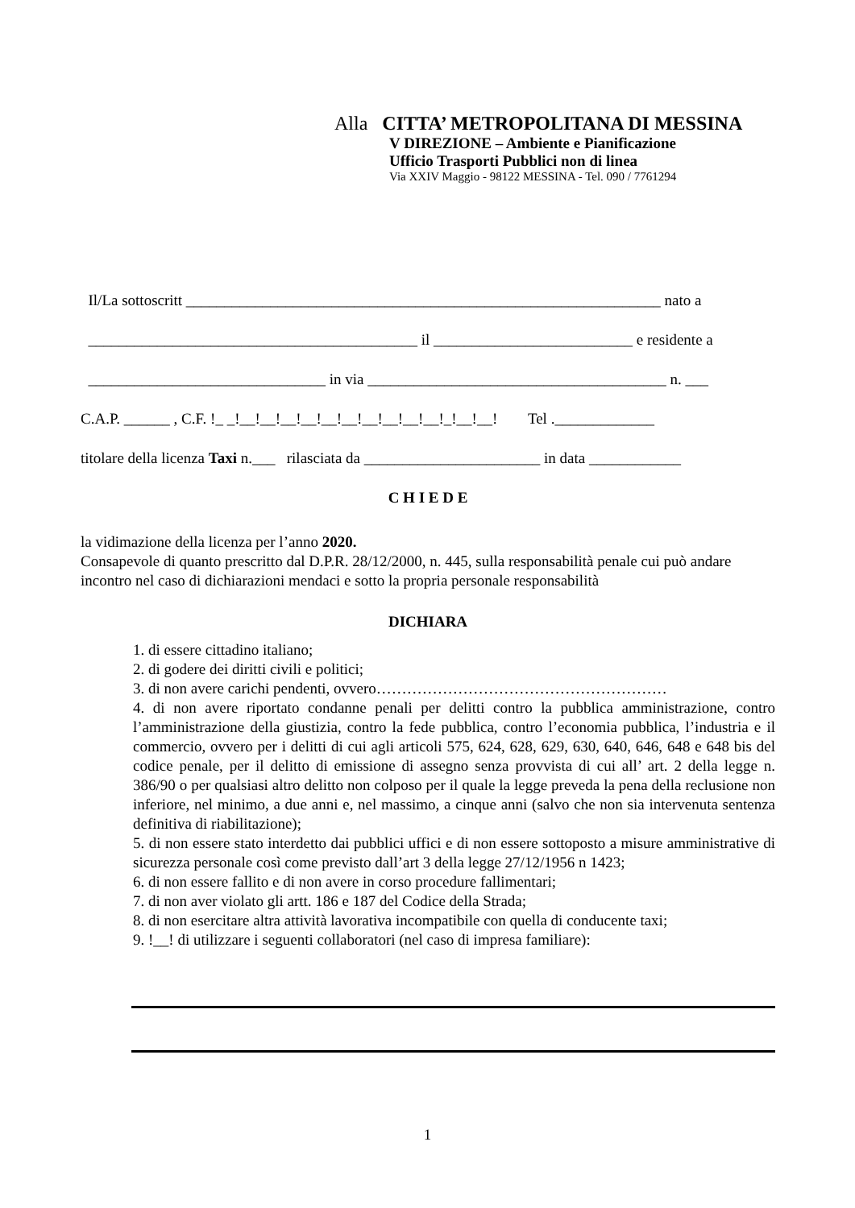Alla CITTA’ METROPOLITANA DI MESSINA
V DIREZIONE – Ambiente e Pianificazione
Ufficio Trasporti Pubblici non di linea
Via XXIV Maggio - 98122 MESSINA - Tel. 090 / 7761294
Il/La sottoscritt ______________________________________________________________ nato a
___________________________________________ il __________________________ e residente a
_______________________________ in via _______________________________________ n. ___
C.A.P. ______ , C.F. !_ _!__!__!__!__!__!__!__!__!__!__!_!__!__! Tel ._____________
titolare della licenza Taxi n.___ rilasciata da _______________________ in data ____________
C H I E D E
la vidimazione della licenza per l’anno 2020.
Consapevole di quanto prescritto dal D.P.R. 28/12/2000, n. 445, sulla responsabilità penale cui può andare incontro nel caso di dichiarazioni mendaci e sotto la propria personale responsabilità
DICHIARA
1. di essere cittadino italiano;
2. di godere dei diritti civili e politici;
3. di non avere carichi pendenti, ovvero…………………………………………………
4. di non avere riportato condanne penali per delitti contro la pubblica amministrazione, contro l’amministrazione della giustizia, contro la fede pubblica, contro l’economia pubblica, l’industria e il commercio, ovvero per i delitti di cui agli articoli 575, 624, 628, 629, 630, 640, 646, 648 e 648 bis del codice penale, per il delitto di emissione di assegno senza provvista di cui all’ art. 2 della legge n. 386/90 o per qualsiasi altro delitto non colposo per il quale la legge preveda la pena della reclusione non inferiore, nel minimo, a due anni e, nel massimo, a cinque anni (salvo che non sia intervenuta sentenza definitiva di riabilitazione);
5. di non essere stato interdetto dai pubblici uffici e di non essere sottoposto a misure amministrative di sicurezza personale così come previsto dall’art 3 della legge 27/12/1956 n 1423;
6. di non essere fallito e di non avere in corso procedure fallimentari;
7. di non aver violato gli artt. 186 e 187 del Codice della Strada;
8. di non esercitare altra attività lavorativa incompatibile con quella di conducente taxi;
9. !__! di utilizzare i seguenti collaboratori (nel caso di impresa familiare):
1